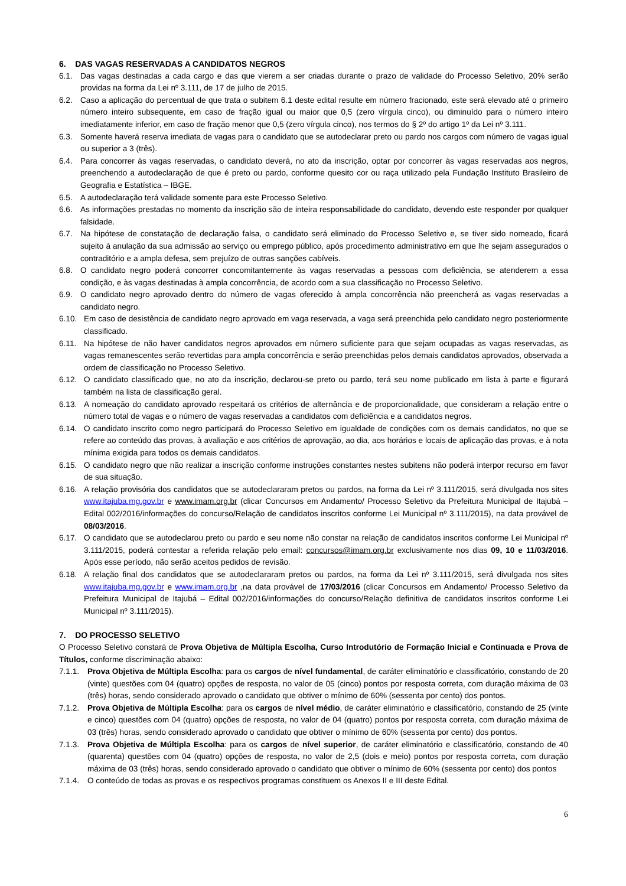6. DAS VAGAS RESERVADAS A CANDIDATOS NEGROS
6.1. Das vagas destinadas a cada cargo e das que vierem a ser criadas durante o prazo de validade do Processo Seletivo, 20% serão providas na forma da Lei nº 3.111, de 17 de julho de 2015.
6.2. Caso a aplicação do percentual de que trata o subitem 6.1 deste edital resulte em número fracionado, este será elevado até o primeiro número inteiro subsequente, em caso de fração igual ou maior que 0,5 (zero vírgula cinco), ou diminuído para o número inteiro imediatamente inferior, em caso de fração menor que 0,5 (zero vírgula cinco), nos termos do § 2º do artigo 1º da Lei nº 3.111.
6.3. Somente haverá reserva imediata de vagas para o candidato que se autodeclarar preto ou pardo nos cargos com número de vagas igual ou superior a 3 (três).
6.4. Para concorrer às vagas reservadas, o candidato deverá, no ato da inscrição, optar por concorrer às vagas reservadas aos negros, preenchendo a autodeclaração de que é preto ou pardo, conforme quesito cor ou raça utilizado pela Fundação Instituto Brasileiro de Geografia e Estatística – IBGE.
6.5. A autodeclaração terá validade somente para este Processo Seletivo.
6.6. As informações prestadas no momento da inscrição são de inteira responsabilidade do candidato, devendo este responder por qualquer falsidade.
6.7. Na hipótese de constatação de declaração falsa, o candidato será eliminado do Processo Seletivo e, se tiver sido nomeado, ficará sujeito à anulação da sua admissão ao serviço ou emprego público, após procedimento administrativo em que lhe sejam assegurados o contraditório e a ampla defesa, sem prejuízo de outras sanções cabíveis.
6.8. O candidato negro poderá concorrer concomitantemente às vagas reservadas a pessoas com deficiência, se atenderem a essa condição, e às vagas destinadas à ampla concorrência, de acordo com a sua classificação no Processo Seletivo.
6.9. O candidato negro aprovado dentro do número de vagas oferecido à ampla concorrência não preencherá as vagas reservadas a candidato negro.
6.10. Em caso de desistência de candidato negro aprovado em vaga reservada, a vaga será preenchida pelo candidato negro posteriormente classificado.
6.11. Na hipótese de não haver candidatos negros aprovados em número suficiente para que sejam ocupadas as vagas reservadas, as vagas remanescentes serão revertidas para ampla concorrência e serão preenchidas pelos demais candidatos aprovados, observada a ordem de classificação no Processo Seletivo.
6.12. O candidato classificado que, no ato da inscrição, declarou-se preto ou pardo, terá seu nome publicado em lista à parte e figurará também na lista de classificação geral.
6.13. A nomeação do candidato aprovado respeitará os critérios de alternância e de proporcionalidade, que consideram a relação entre o número total de vagas e o número de vagas reservadas a candidatos com deficiência e a candidatos negros.
6.14. O candidato inscrito como negro participará do Processo Seletivo em igualdade de condições com os demais candidatos, no que se refere ao conteúdo das provas, à avaliação e aos critérios de aprovação, ao dia, aos horários e locais de aplicação das provas, e à nota mínima exigida para todos os demais candidatos.
6.15. O candidato negro que não realizar a inscrição conforme instruções constantes nestes subitens não poderá interpor recurso em favor de sua situação.
6.16. A relação provisória dos candidatos que se autodeclararam pretos ou pardos, na forma da Lei nº 3.111/2015, será divulgada nos sites www.itajuba.mg.gov.br e www.imam.org.br (clicar Concursos em Andamento/ Processo Seletivo da Prefeitura Municipal de Itajubá – Edital 002/2016/informações do concurso/Relação de candidatos inscritos conforme Lei Municipal nº 3.111/2015), na data provável de 08/03/2016.
6.17. O candidato que se autodeclarou preto ou pardo e seu nome não constar na relação de candidatos inscritos conforme Lei Municipal nº 3.111/2015, poderá contestar a referida relação pelo email: concursos@imam.org.br exclusivamente nos dias 09, 10 e 11/03/2016. Após esse período, não serão aceitos pedidos de revisão.
6.18. A relação final dos candidatos que se autodeclararam pretos ou pardos, na forma da Lei nº 3.111/2015, será divulgada nos sites www.itajuba.mg.gov.br e www.imam.org.br ,na data provável de 17/03/2016 (clicar Concursos em Andamento/ Processo Seletivo da Prefeitura Municipal de Itajubá – Edital 002/2016/informações do concurso/Relação definitiva de candidatos inscritos conforme Lei Municipal nº 3.111/2015).
7. DO PROCESSO SELETIVO
O Processo Seletivo constará de Prova Objetiva de Múltipla Escolha, Curso Introdutório de Formação Inicial e Continuada e Prova de Títulos, conforme discriminação abaixo:
7.1.1. Prova Objetiva de Múltipla Escolha: para os cargos de nível fundamental, de caráter eliminatório e classificatório, constando de 20 (vinte) questões com 04 (quatro) opções de resposta, no valor de 05 (cinco) pontos por resposta correta, com duração máxima de 03 (três) horas, sendo considerado aprovado o candidato que obtiver o mínimo de 60% (sessenta por cento) dos pontos.
7.1.2. Prova Objetiva de Múltipla Escolha: para os cargos de nível médio, de caráter eliminatório e classificatório, constando de 25 (vinte e cinco) questões com 04 (quatro) opções de resposta, no valor de 04 (quatro) pontos por resposta correta, com duração máxima de 03 (três) horas, sendo considerado aprovado o candidato que obtiver o mínimo de 60% (sessenta por cento) dos pontos.
7.1.3. Prova Objetiva de Múltipla Escolha: para os cargos de nível superior, de caráter eliminatório e classificatório, constando de 40 (quarenta) questões com 04 (quatro) opções de resposta, no valor de 2,5 (dois e meio) pontos por resposta correta, com duração máxima de 03 (três) horas, sendo considerado aprovado o candidato que obtiver o mínimo de 60% (sessenta por cento) dos pontos
7.1.4. O conteúdo de todas as provas e os respectivos programas constituem os Anexos II e III deste Edital.
6